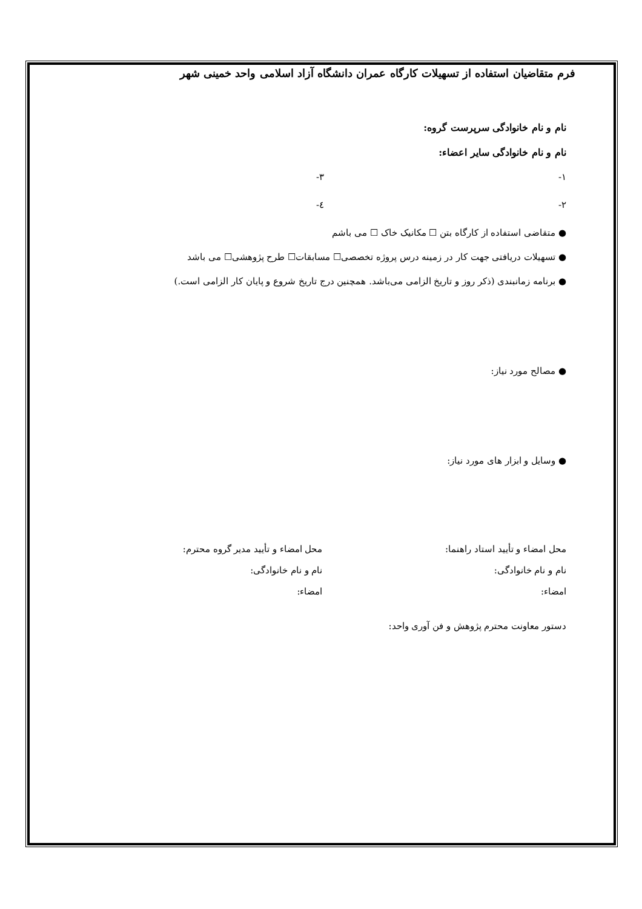فرم متقاضیان استفاده از تسهیلات کارگاه عمران دانشگاه آزاد اسلامی واحد خمینی شهر
نام و نام خانوادگی سرپرست گروه:
نام و نام خانوادگی سایر اعضاء:
۱- ۳-
۲- ٤-
متقاضی استفاده از کارگاه بتن ☐ مکانیک خاک ☐ می باشم
تسهیلات دریافتی جهت کار در زمینه درس پروژه تخصصی☐ مسابقات☐ طرح پژوهشی☐ می باشد
برنامه زمانبندی (ذکر روز و تاریخ الزامی می‌باشد. همچنین درج تاریخ شروع و پایان کار الزامی است.)
مصالح مورد نیاز:
وسایل و ابزار های مورد نیاز:
محل امضاء و تأیید استاد راهنما:
نام و نام خانوادگی:
امضاء:
محل امضاء و تأیید مدیر گروه محترم:
نام و نام خانوادگی:
امضاء:
دستور معاونت محترم پژوهش و فن آوری واحد: